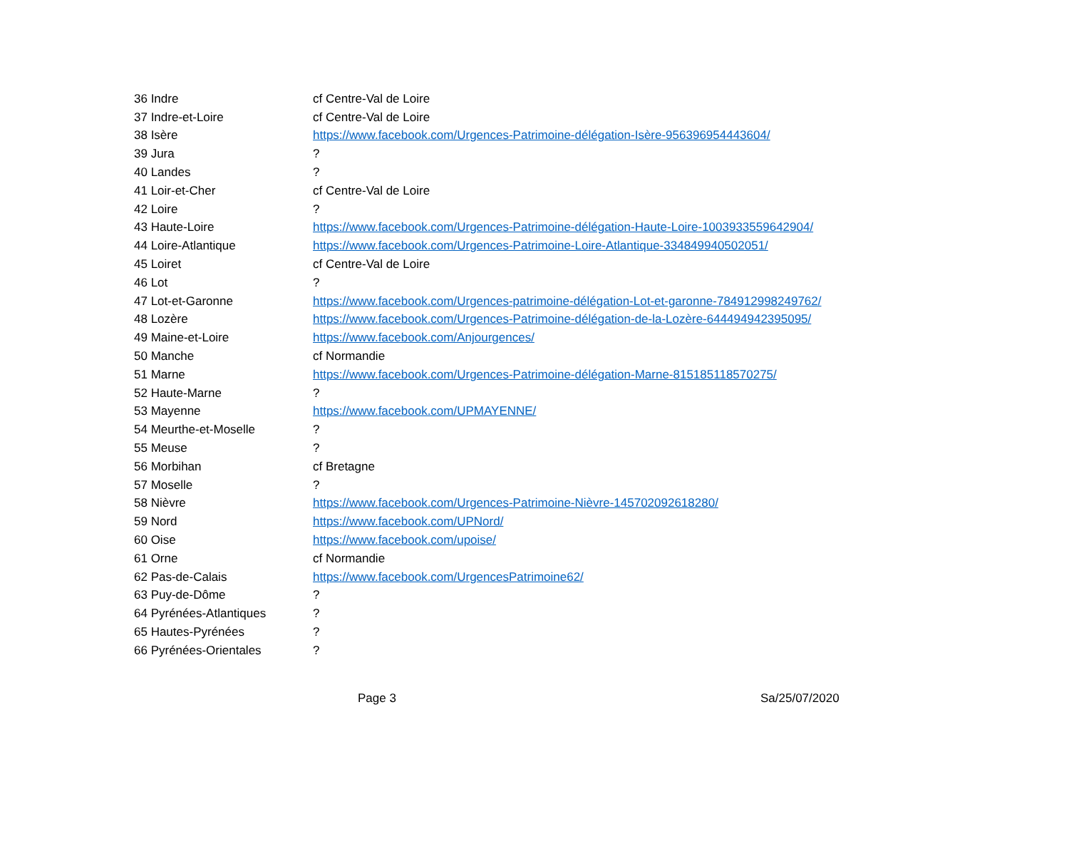| 36 Indre | cf Centre-Val de Loire |
| 37 Indre-et-Loire | cf Centre-Val de Loire |
| 38 Isère | https://www.facebook.com/Urgences-Patrimoine-délégation-Isère-956396954443604/ |
| 39 Jura | ? |
| 40 Landes | ? |
| 41 Loir-et-Cher | cf Centre-Val de Loire |
| 42 Loire | ? |
| 43 Haute-Loire | https://www.facebook.com/Urgences-Patrimoine-délégation-Haute-Loire-1003933559642904/ |
| 44 Loire-Atlantique | https://www.facebook.com/Urgences-Patrimoine-Loire-Atlantique-334849940502051/ |
| 45 Loiret | cf Centre-Val de Loire |
| 46 Lot | ? |
| 47 Lot-et-Garonne | https://www.facebook.com/Urgences-patrimoine-délégation-Lot-et-garonne-784912998249762/ |
| 48 Lozère | https://www.facebook.com/Urgences-Patrimoine-délégation-de-la-Lozère-644494942395095/ |
| 49 Maine-et-Loire | https://www.facebook.com/Anjourgences/ |
| 50 Manche | cf Normandie |
| 51 Marne | https://www.facebook.com/Urgences-Patrimoine-délégation-Marne-815185118570275/ |
| 52 Haute-Marne | ? |
| 53 Mayenne | https://www.facebook.com/UPMAYENNE/ |
| 54 Meurthe-et-Moselle | ? |
| 55 Meuse | ? |
| 56 Morbihan | cf Bretagne |
| 57 Moselle | ? |
| 58 Nièvre | https://www.facebook.com/Urgences-Patrimoine-Nièvre-145702092618280/ |
| 59 Nord | https://www.facebook.com/UPNord/ |
| 60 Oise | https://www.facebook.com/upoise/ |
| 61 Orne | cf Normandie |
| 62 Pas-de-Calais | https://www.facebook.com/UrgencesPatrimoine62/ |
| 63 Puy-de-Dôme | ? |
| 64 Pyrénées-Atlantiques | ? |
| 65 Hautes-Pyrénées | ? |
| 66 Pyrénées-Orientales | ? |
Page 3 Sa/25/07/2020